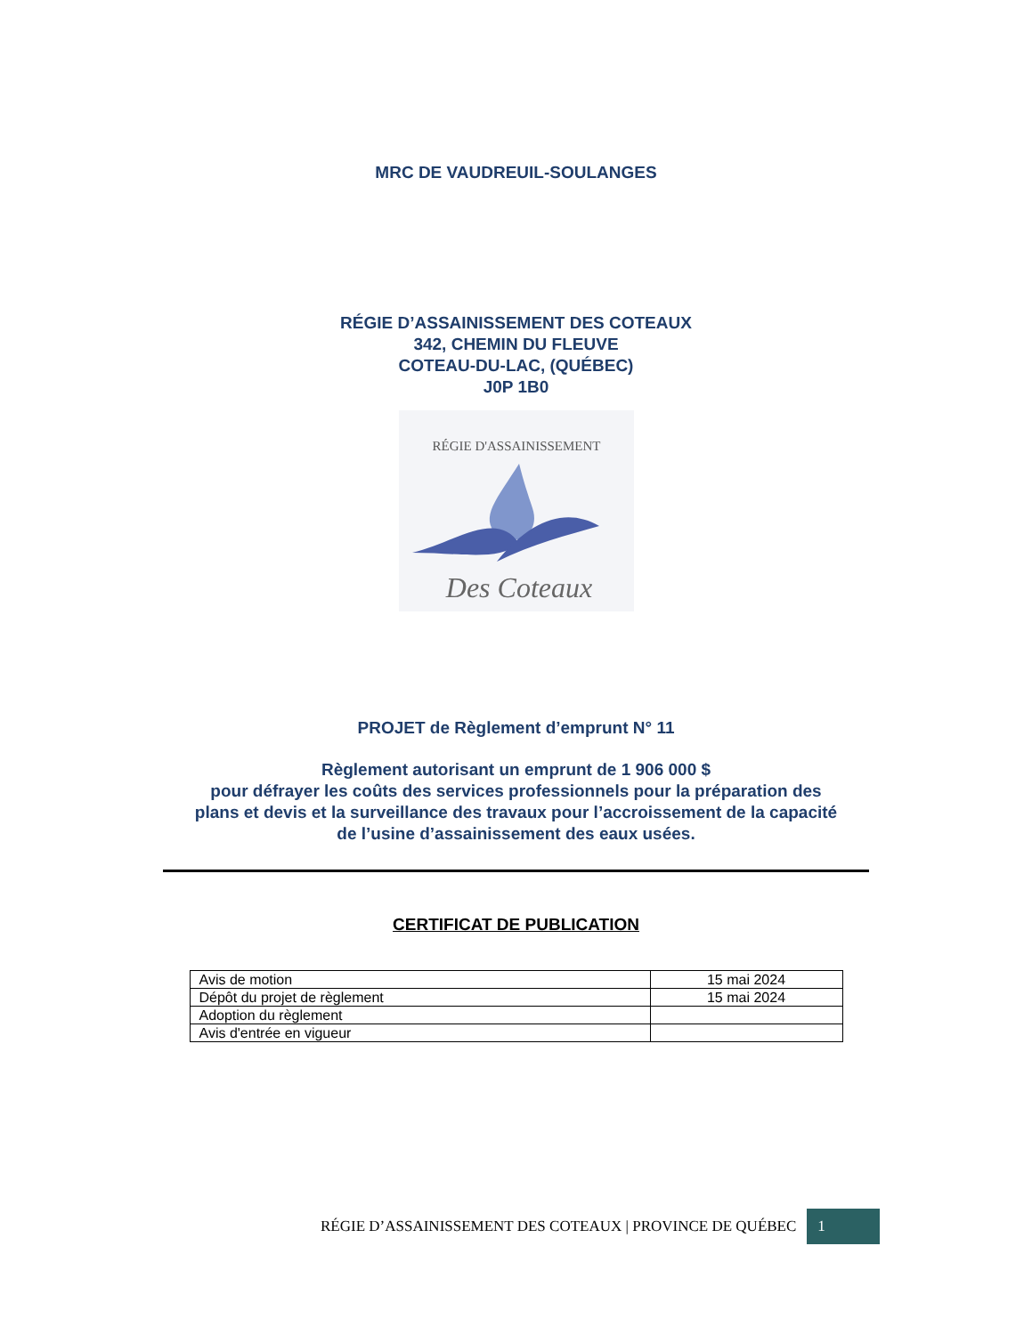MRC DE VAUDREUIL-SOULANGES
RÉGIE D’ASSAINISSEMENT DES COTEAUX
342, CHEMIN DU FLEUVE
COTEAU-DU-LAC, (QUÉBEC)
J0P 1B0
RÉGIE D'ASSAINISSEMENT
Des Coteaux
PROJET de Règlement d’emprunt N° 11
Règlement autorisant un emprunt de 1 906 000 $
pour défrayer les coûts des services professionnels pour la préparation des
plans et devis et la surveillance des travaux pour l’accroissement de la capacité
de l’usine d’assainissement des eaux usées.
CERTIFICAT DE PUBLICATION
| Avis de motion | 15 mai 2024 |
| Dépôt du projet de règlement | 15 mai 2024 |
| Adoption du règlement | |
| Avis d'entrée en vigueur | |
RÉGIE D’ASSAINISSEMENT DES COTEAUX | PROVINCE DE QUÉBEC 1